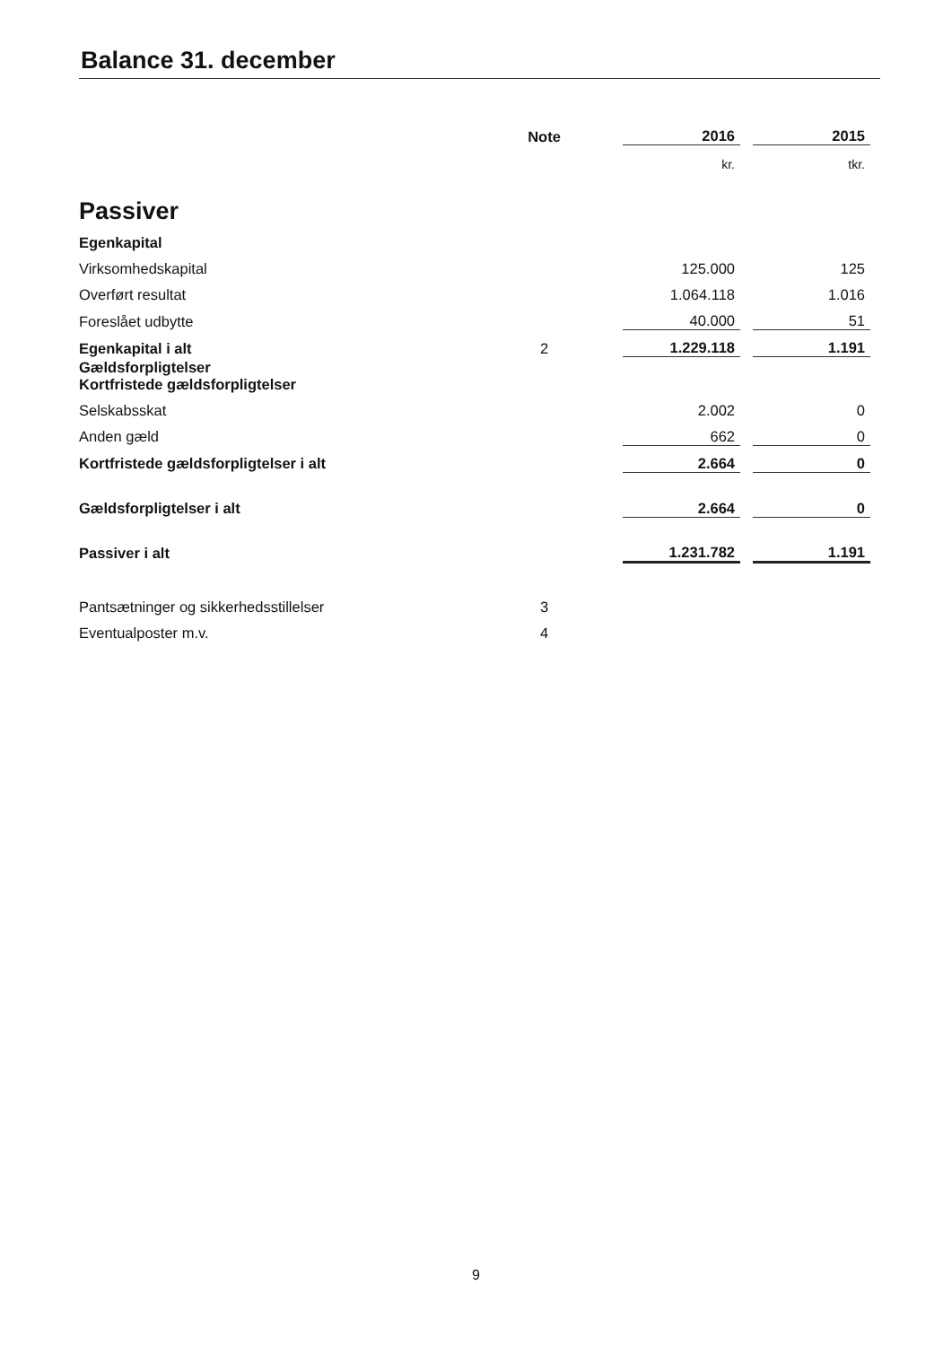Balance 31. december
| | Note | 2016 | | 2015 |
| | | kr. | | tkr. |
| Passiver | | | | |
| Egenkapital | | | | |
| Virksomhedskapital | | 125.000 | | 125 |
| Overført resultat | | 1.064.118 | | 1.016 |
| Foreslået udbytte | | 40.000 | | 51 |
| Egenkapital i alt | 2 | 1.229.118 | | 1.191 |
| Gældsforpligtelser Kortfristede gældsforpligtelser | | | | |
| Selskabsskat | | 2.002 | | 0 |
| Anden gæld | | 662 | | 0 |
| Kortfristede gældsforpligtelser i alt | | 2.664 | | 0 |
| Gældsforpligtelser i alt | | 2.664 | | 0 |
| Passiver i alt | | 1.231.782 | | 1.191 |
| Pantsætninger og sikkerhedsstillelser | 3 | | | |
| Eventualposter m.v. | 4 | | | |
9